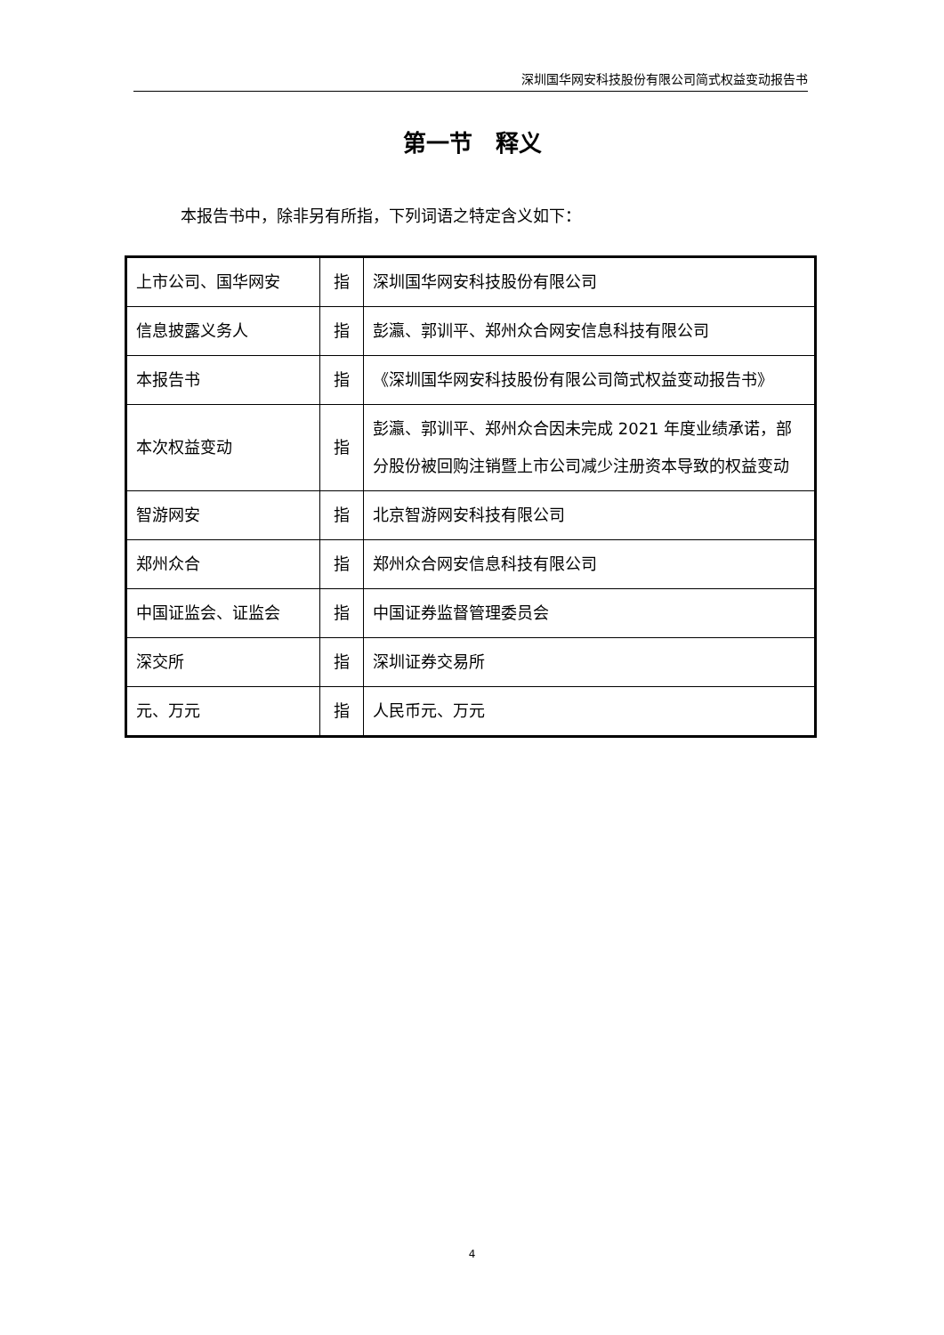深圳国华网安科技股份有限公司简式权益变动报告书
第一节　释义
本报告书中，除非另有所指，下列词语之特定含义如下：
| 上市公司、国华网安 | 指 | 深圳国华网安科技股份有限公司 |
| 信息披露义务人 | 指 | 彭瀛、郭训平、郑州众合网安信息科技有限公司 |
| 本报告书 | 指 | 《深圳国华网安科技股份有限公司简式权益变动报告书》 |
| 本次权益变动 | 指 | 彭瀛、郭训平、郑州众合因未完成 2021 年度业绩承诺，部分股份被回购注销暨上市公司减少注册资本导致的权益变动 |
| 智游网安 | 指 | 北京智游网安科技有限公司 |
| 郑州众合 | 指 | 郑州众合网安信息科技有限公司 |
| 中国证监会、证监会 | 指 | 中国证券监督管理委员会 |
| 深交所 | 指 | 深圳证券交易所 |
| 元、万元 | 指 | 人民币元、万元 |
4